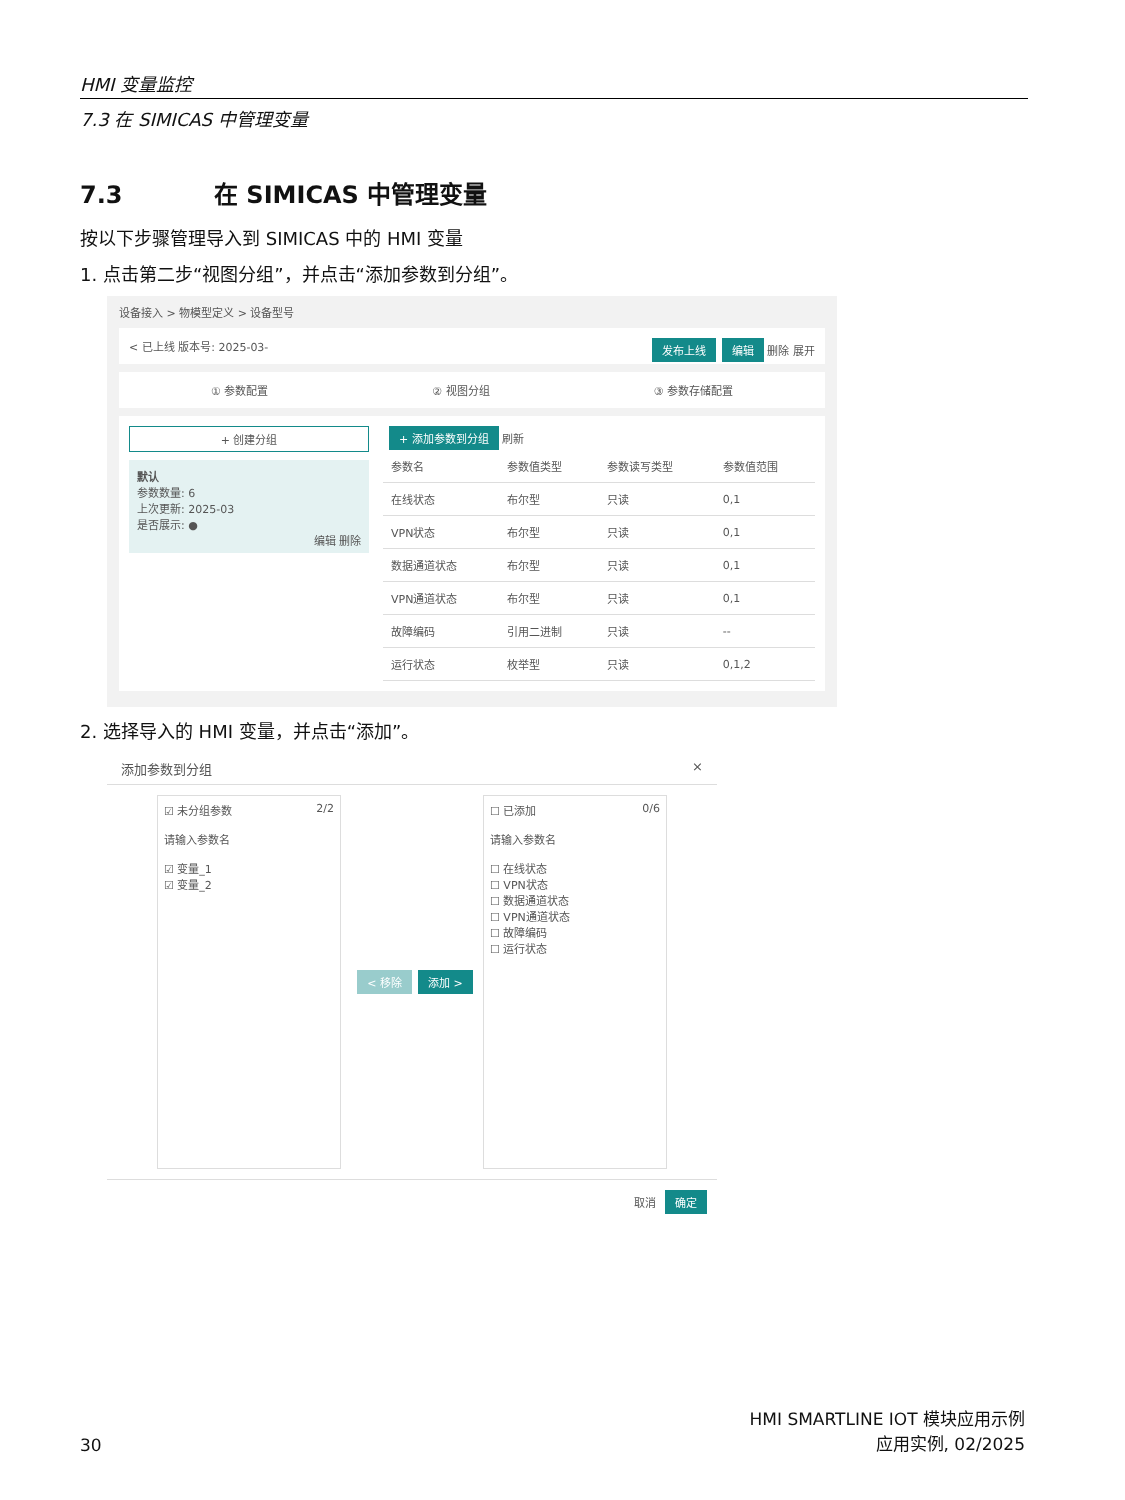HMI 变量监控
7.3 在 SIMICAS 中管理变量
7.3 在 SIMICAS 中管理变量
按以下步骤管理导入到 SIMICAS 中的 HMI 变量
1. 点击第二步“视图分组”，并点击“添加参数到分组”。
设备接入 > 物模型定义 > 设备型号
< 已上线 版本号: 2025-03- 发布上线 编辑 删除 展开
① 参数配置 ② 视图分组 ③ 参数存储配置
+ 创建分组
默认
参数数量: 6
上次更新: 2025-03
是否展示: ●
编辑 删除
+ 添加参数到分组 刷新
| 参数名 | 参数值类型 | 参数读写类型 | 参数值范围 |
| --- | --- | --- | --- |
| 在线状态 | 布尔型 | 只读 | 0,1 |
| VPN状态 | 布尔型 | 只读 | 0,1 |
| 数据通道状态 | 布尔型 | 只读 | 0,1 |
| VPN通道状态 | 布尔型 | 只读 | 0,1 |
| 故障编码 | 引用二进制 | 只读 | -- |
| 运行状态 | 枚举型 | 只读 | 0,1,2 |
2. 选择导入的 HMI 变量，并点击“添加”。
添加参数到分组 ×
☑ 未分组参数 2/2
请输入参数名
☑ 变量_1
☑ 变量_2
< 移除 添加 >
☐ 已添加 0/6
请输入参数名
☐ 在线状态
☐ VPN状态
☐ 数据通道状态
☐ VPN通道状态
☐ 故障编码
☐ 运行状态
取消 确定
30
HMI SMARTLINE IOT 模块应用示例
应用实例, 02/2025